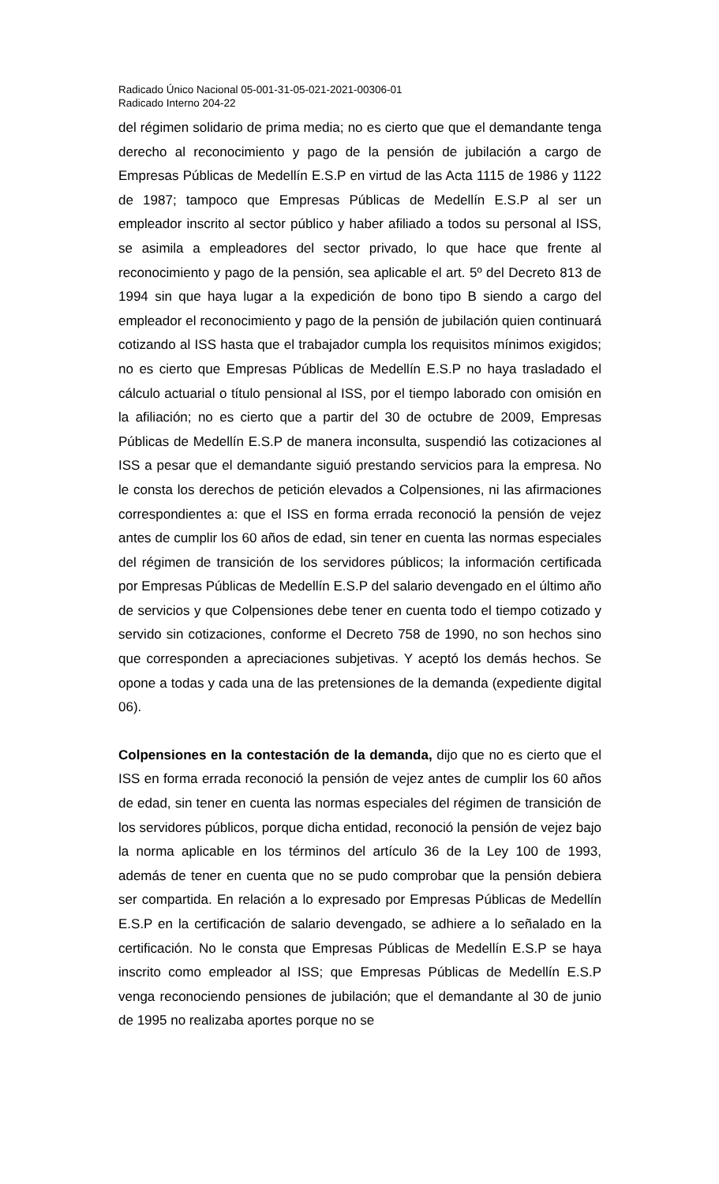Radicado Único Nacional 05-001-31-05-021-2021-00306-01
Radicado Interno 204-22
del régimen solidario de prima media; no es cierto que que el demandante tenga derecho al reconocimiento y pago de la pensión de jubilación a cargo de Empresas Públicas de Medellín E.S.P en virtud de las Acta 1115 de 1986 y 1122 de 1987; tampoco que Empresas Públicas de Medellín E.S.P al ser un empleador inscrito al sector público y haber afiliado a todos su personal al ISS, se asimila a empleadores del sector privado, lo que hace que frente al reconocimiento y pago de la pensión, sea aplicable el art. 5º del Decreto 813 de 1994 sin que haya lugar a la expedición de bono tipo B siendo a cargo del empleador el reconocimiento y pago de la pensión de jubilación quien continuará cotizando al ISS hasta que el trabajador cumpla los requisitos mínimos exigidos; no es cierto que Empresas Públicas de Medellín E.S.P no haya trasladado el cálculo actuarial o título pensional al ISS, por el tiempo laborado con omisión en la afiliación; no es cierto que a partir del 30 de octubre de 2009, Empresas Públicas de Medellín E.S.P de manera inconsulta, suspendió las cotizaciones al ISS a pesar que el demandante siguió prestando servicios para la empresa. No le consta los derechos de petición elevados a Colpensiones, ni las afirmaciones correspondientes a: que el ISS en forma errada reconoció la pensión de vejez antes de cumplir los 60 años de edad, sin tener en cuenta las normas especiales del régimen de transición de los servidores públicos; la información certificada por Empresas Públicas de Medellín E.S.P del salario devengado en el último año de servicios y que Colpensiones debe tener en cuenta todo el tiempo cotizado y servido sin cotizaciones, conforme el Decreto 758 de 1990, no son hechos sino que corresponden a apreciaciones subjetivas. Y aceptó los demás hechos. Se opone a todas y cada una de las pretensiones de la demanda (expediente digital 06).
Colpensiones en la contestación de la demanda, dijo que no es cierto que el ISS en forma errada reconoció la pensión de vejez antes de cumplir los 60 años de edad, sin tener en cuenta las normas especiales del régimen de transición de los servidores públicos, porque dicha entidad, reconoció la pensión de vejez bajo la norma aplicable en los términos del artículo 36 de la Ley 100 de 1993, además de tener en cuenta que no se pudo comprobar que la pensión debiera ser compartida. En relación a lo expresado por Empresas Públicas de Medellín E.S.P en la certificación de salario devengado, se adhiere a lo señalado en la certificación. No le consta que Empresas Públicas de Medellín E.S.P se haya inscrito como empleador al ISS; que Empresas Públicas de Medellín E.S.P venga reconociendo pensiones de jubilación; que el demandante al 30 de junio de 1995 no realizaba aportes porque no se